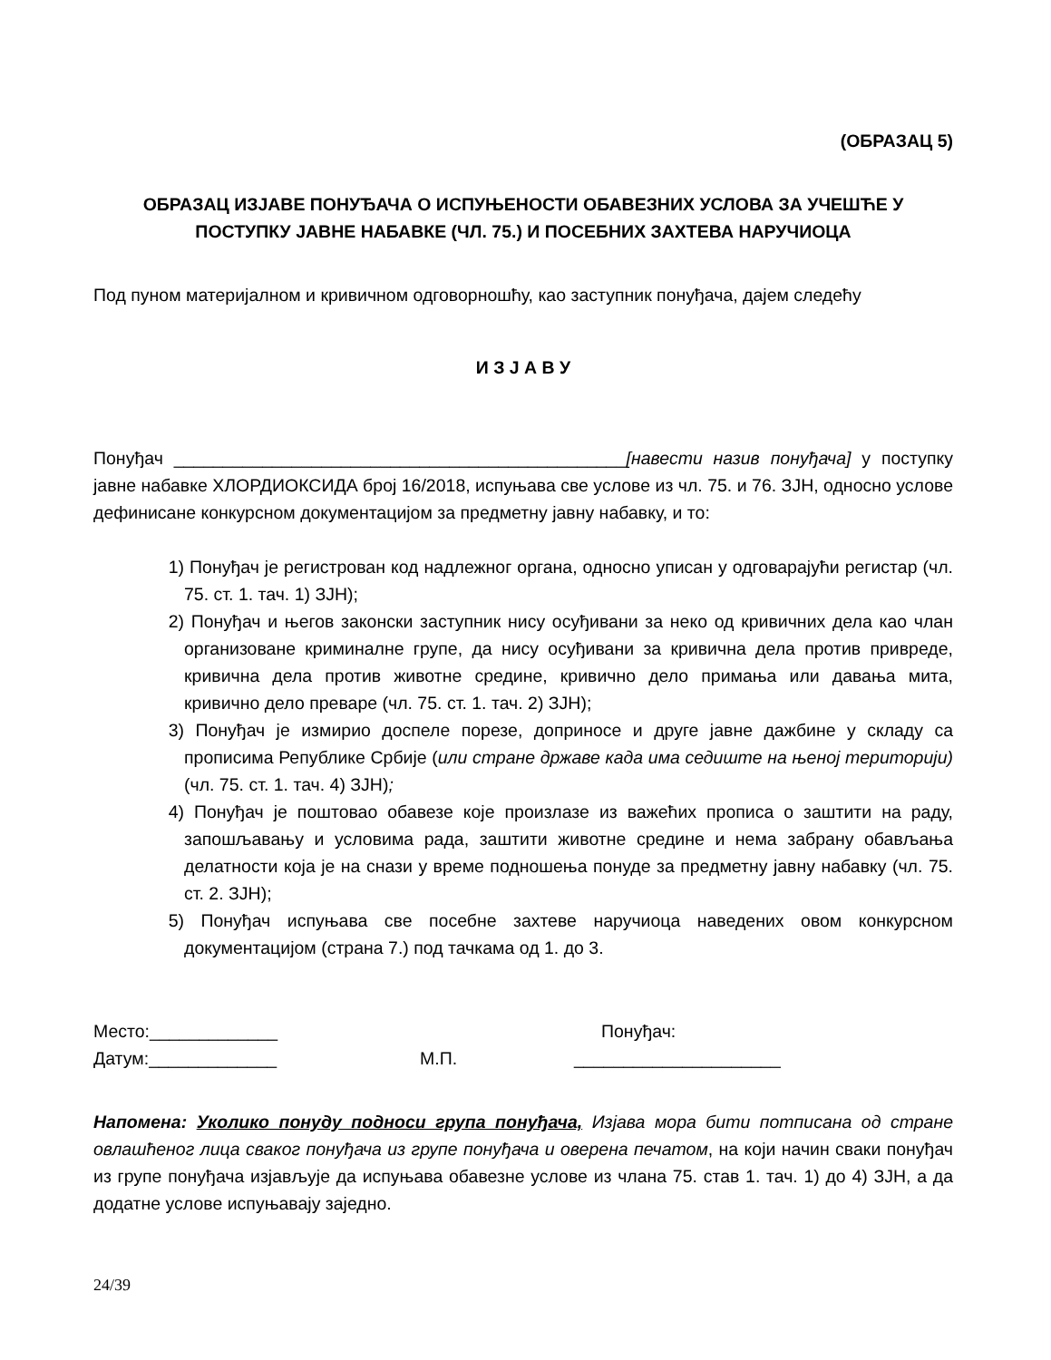(ОБРАЗАЦ 5)
ОБРАЗАЦ ИЗЈАВЕ ПОНУЂАЧА О ИСПУЊЕНОСТИ ОБАВЕЗНИХ УСЛОВА ЗА УЧЕШЋЕ У
ПОСТУПКУ ЈАВНЕ НАБАВКЕ (ЧЛ. 75.) И ПОСЕБНИХ ЗАХТЕВА НАРУЧИОЦА
Под пуном материјалном и кривичном одговорношћу, као заступник понуђача, дајем следећу
И З Ј А В У
Понуђач ______________________________________________[навести назив понуђача] у поступку јавне набавке ХЛОРДИОКСИДА број 16/2018, испуњава све услове из чл. 75. и 76. ЗЈН, односно услове дефинисане конкурсном документацијом за предметну јавну набавку, и то:
1) Понуђач је регистрован код надлежног органа, односно уписан у одговарајући регистар (чл. 75. ст. 1. тач. 1) ЗЈН);
2) Понуђач и његов законски заступник нису осуђивани за неко од кривичних дела као члан организоване криминалне групе, да нису осуђивани за кривична дела против привреде, кривична дела против животне средине, кривично дело примања или давања мита, кривично дело преваре (чл. 75. ст. 1. тач. 2) ЗЈН);
3) Понуђач је измирио доспеле порезе, доприносе и друге јавне дажбине у складу са прописима Републике Србије (или стране државе када има седиште на њеној територији) (чл. 75. ст. 1. тач. 4) ЗЈН);
4) Понуђач је поштовао обавезе које произлазе из важећих прописа о заштити на раду, запошљавању и условима рада, заштити животне средине и нема забрану обављања делатности која је на снази у време подношења понуде за предметну јавну набавку (чл. 75. ст. 2. ЗЈН);
5) Понуђач испуњава све посебне захтеве наручиоца наведених овом конкурсном документацијом (страна 7.) под тачкама од 1. до 3.
Место:_____________
Датум:_____________
М.П. Понуђач:
_____________________
Напомена: Уколико понуду подноси група понуђача, Изјава мора бити потписана од стране овлашћеног лица сваког понуђача из групе понуђача и оверена печатом, на који начин сваки понуђач из групе понуђача изјављује да испуњава обавезне услове из члана 75. став 1. тач. 1) до 4) ЗЈН, а да додатне услове испуњавају заједно.
24/39